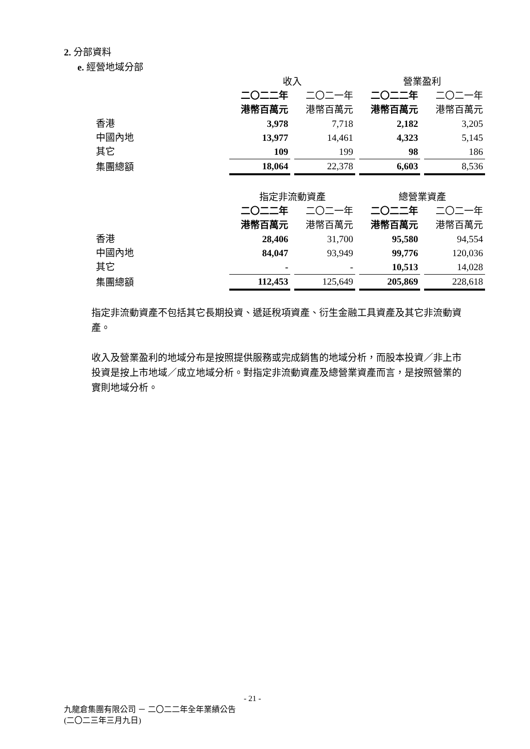2. 分部資料
e. 經營地域分部
| | 收入 | | 營業盈利 | |
| | 二〇二二年 | 二〇二一年 | 二〇二二年 | 二〇二一年 |
| | 港幣百萬元 | 港幣百萬元 | 港幣百萬元 | 港幣百萬元 |
| 香港 | 3,978 | 7,718 | 2,182 | 3,205 |
| 中國內地 | 13,977 | 14,461 | 4,323 | 5,145 |
| 其它 | 109 | 199 | 98 | 186 |
| 集團總額 | 18,064 | 22,378 | 6,603 | 8,536 |
| | 指定非流動資產 | | 總營業資產 | |
| | 二〇二二年 | 二〇二一年 | 二〇二二年 | 二〇二一年 |
| | 港幣百萬元 | 港幣百萬元 | 港幣百萬元 | 港幣百萬元 |
| 香港 | 28,406 | 31,700 | 95,580 | 94,554 |
| 中國內地 | 84,047 | 93,949 | 99,776 | 120,036 |
| 其它 | - | - | 10,513 | 14,028 |
| 集團總額 | 112,453 | 125,649 | 205,869 | 228,618 |
指定非流動資產不包括其它長期投資、遞延稅項資產、衍生金融工具資產及其它非流動資產。
收入及營業盈利的地域分布是按照提供服務或完成銷售的地域分析，而股本投資／非上市投資是按上市地域／成立地域分析。對指定非流動資產及總營業資產而言，是按照營業的實則地域分析。
- 21 -
九龍倉集團有限公司 － 二〇二二年全年業績公告
(二〇二三年三月九日)